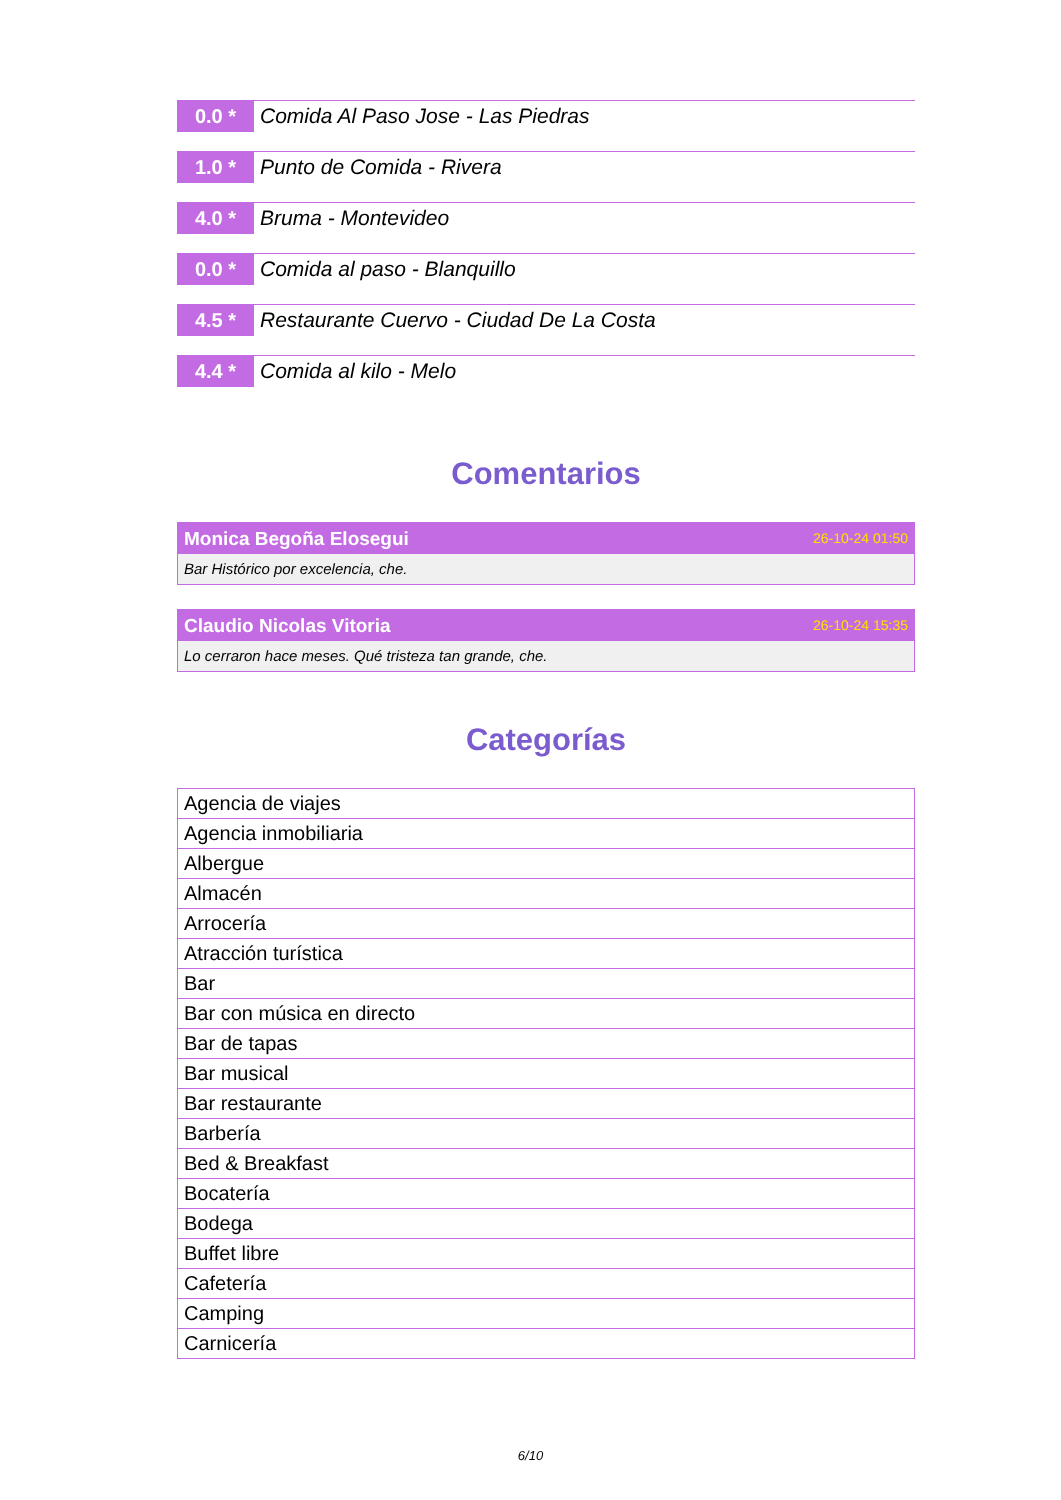0.0 *
Comida Al Paso Jose - Las Piedras
1.0 *
Punto de Comida - Rivera
4.0 *
Bruma - Montevideo
0.0 *
Comida al paso - Blanquillo
4.5 *
Restaurante Cuervo - Ciudad De La Costa
4.4 *
Comida al kilo - Melo
Comentarios
Monica Begoña Elosegui 26-10-24 01:50
Bar Histórico por excelencia, che.
Claudio Nicolas Vitoria 26-10-24 15:35
Lo cerraron hace meses. Qué tristeza tan grande, che.
Categorías
| Agencia de viajes |
| Agencia inmobiliaria |
| Albergue |
| Almacén |
| Arrocería |
| Atracción turística |
| Bar |
| Bar con música en directo |
| Bar de tapas |
| Bar musical |
| Bar restaurante |
| Barbería |
| Bed & Breakfast |
| Bocatería |
| Bodega |
| Buffet libre |
| Cafetería |
| Camping |
| Carnicería |
6/10